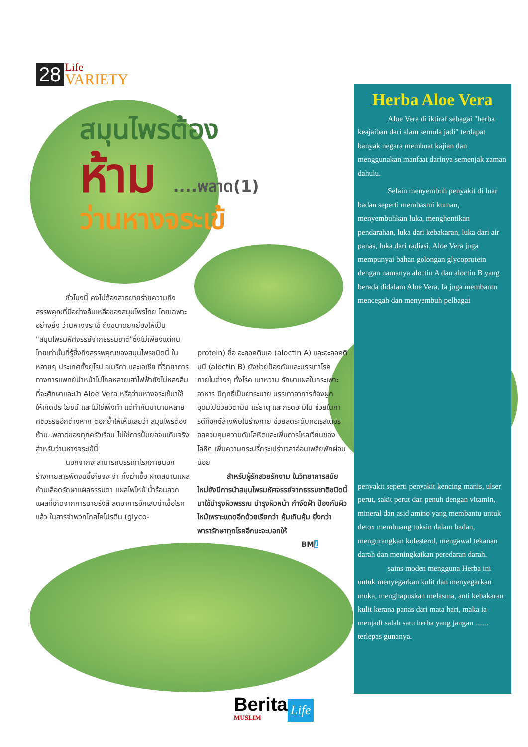28
Life
VARIETY
สมุนไพรต้อง
ห้าม ....พลาด(1)
ว่านหางจระเข้
ชั่วโมงนี้ คงไม่ต้องสาธยายร่ายความถึงสรรพคุณที่มีอย่างล้นเหลือของสมุนไพรไทย โดยเฉพาะอย่างยิ่ง ว่านหางจระเข้ ถึงขนาดยกย่องให้เป็น "สมุนไพรมหัศจรรย์จากธรรมชาติ"ซึ่งไม่เพียงแต่คนไทยเท่านั้นที่รู้ซึ้งถึงสรรพคุณของสมุนไพรชนิดนี้ ในหลายๆ ประเทศทั้งยุโรป อเมริกา และเอเชีย ที่วิทยาการทางการแพทย์นำหน้าไปไกลหลายเสาไฟฟ้ายังไม่หลงลืมที่จะศึกษาและนำ Aloe Vera หรือว่านหางจระเข้มาใช้ให้เกิดประโยชน์ และไม่ใช่เพิ่งทำ แต่ทำกันมานานหลายศตวรรษอีกต่างหาก ตอกย้ำให้เห็นเลยว่า สมุนไพรต้องห้าม..พลาดของทุกครัวเรือน ไม่ใช่การปั้นยอจนเกินจริงสำหรับว่านหางจระเข้นี้
นอกจากจะสามารถบรรเทาโรคภายนอกร่างกายสารพัดจนขี้เกียจจะจำ ทั้งฆ่าเชื้อ ฝาดสมานแผล ห้ามเลือดรักษาแผลธรรมดา แผลไฟไหม้ น้ำร้อนลวก แผลที่เกิดจากการฉายรังสี ลดอาการอักเสบฆ่าเชื้อโรคแล้ว ในสารจำพวกไกลโคโปรตีน (glyco-
protein) ชื่อ อะลอคตินเอ (aloctin A) และอะลอคตินบี (aloctin B) ยังช่วยป้องกันและบรรเทาโรคภายในต่างๆ ทั้งโรค เบาหวาน รักษาแผลในกระเพาะอาหาร มีฤทธิ์เป็นยาระบาย บรรเทาอาการท้องผูก อุดมไปด้วยวิตามิน แร่ธาตุ และกรดอะมิโน ช่วยในการดีท็อกซ์ล้างพิษในร่างกาย ช่วยลดระดับคอเรสเตอรอลควบคุมความดันโลหิตและเพิ่มการไหลเวียนของโลหิต เพิ่มความกระปรี้กระเปร่าเวลาอ่อนเพลียพักผ่อนน้อย
สำหรับผู้รักสวยรักงาม ในวิทยาการสมัยใหม่ยังมีการนำสมุนไพรมหัศจรรย์จากธรรมชาติชนิดนี้ มาใช้บำรุงผิวพรรณ บำรุงผิวหน้า กำจัดฝ้า ป้องกันผิวไหม้เพราะแดดอีกด้วยเรียกว่า คุ้มเกินคุ้ม ยิ่งกว่า พารารักษาทุกโรคอีกนะจะบอกให้
BML
Herba Aloe Vera
Aloe Vera di iktiraf sebagai "herba keajaiban dari alam semula jadi" terdapat banyak negara membuat kajian dan menggunakan manfaat darinya semenjak zaman dahulu.
Selain menyembuh penyakit di luar badan seperti membasmi kuman, menyembuhkan luka, menghentikan pendarahan, luka dari kebakaran, luka dari air panas, luka dari radiasi. Aloe Vera juga mempunyai bahan golongan glycoprotein dengan namanya aloctin A dan aloctin B yang berada didalam Aloe Vera. Ia juga membantu mencegah dan menyembuh pelbagai
penyakit seperti penyakit kencing manis, ulser perut, sakit perut dan penuh dengan vitamin, mineral dan asid amino yang membantu untuk detox membuang toksin dalam badan, mengurangkan kolesterol, mengawal tekanan darah dan meningkatkan peredaran darah.
sains moden mengguna Herba ini untuk menyegarkan kulit dan menyegarkan muka, menghapuskan melasma, anti kebakaran kulit kerana panas dari mata hari, maka ia menjadi salah satu herba yang jangan ....... terlepas gunanya.
Berita
MUSLIM
Life